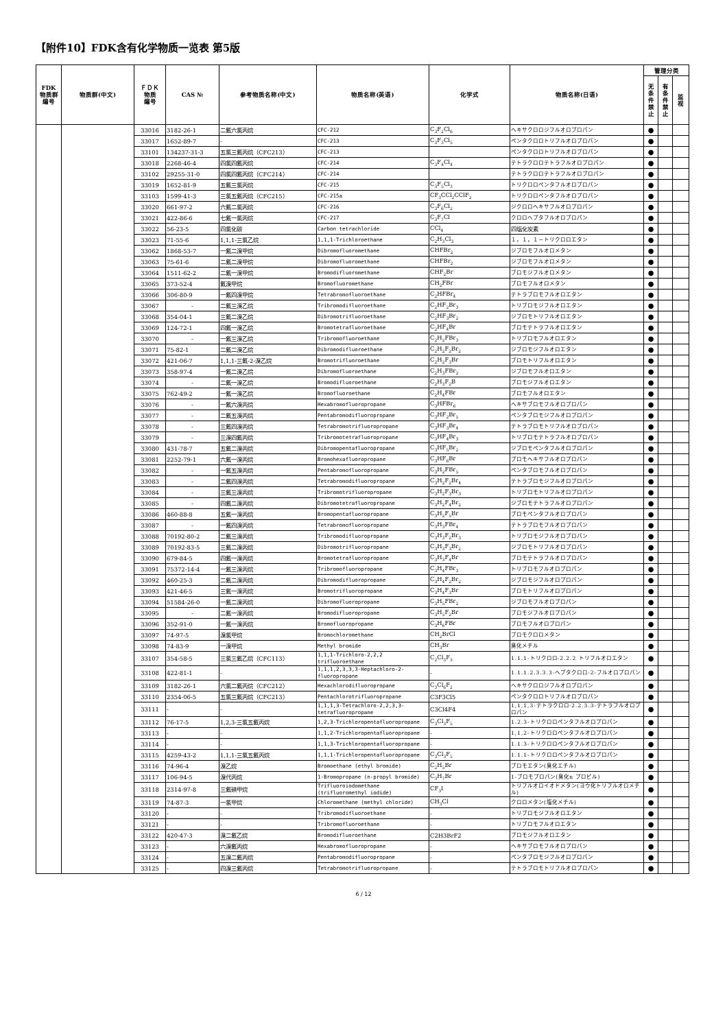【附件10】FDK含有化学物质一览表 第5版
| FDK 物质群 编号 | 物质群(中文) | ＦＤＫ 物质 编号 | CAS № | 参考物质名称(中文) | 物质名称(英语) | 化学式 | 物质名称(日语) | 管理分类 | | |
| --- | --- | --- | --- | --- | --- | --- | --- | --- | --- | --- |
| | | | | | | | | 无 条 件 禁 止 | 有 条 件 禁 止 | 监 视 |
| | | 33016 | 3182-26-1 | 二氟六氯丙烷 | CFC-212 | C<sub>3</sub>F<sub>2</sub>Cl<sub>6</sub> | ヘキサクロロジフルオロプロパン | ● | | |
| | | 33017 | 1652-89-7 | - | CFC-213 | C<sub>3</sub>F<sub>3</sub>Cl<sub>5</sub> | ペンタクロロトリフルオロプロパン | ● | | |
| | | 33101 | 134237-31-3 | 五氯三氟丙烷（CFC213） | CFC-213 | | ペンタクロロトリフルオロプロパン | ● | | |
| | | 33018 | 2268-46-4 | 四氯四氟丙烷 | CFC-214 | C<sub>3</sub>F<sub>4</sub>Cl<sub>4</sub> | テトラクロロテトラフルオロプロパン | ● | | |
| | | 33102 | 29255-31-0 | 四氯四氟丙烷（CFC214） | CFC-214 | | テトラクロロテトラフルオロプロパン | ● | | |
| | | 33019 | 1652-81-9 | 五氟三氯丙烷 | CFC-215 | C<sub>3</sub>F<sub>5</sub>Cl<sub>3</sub> | トリクロロペンタフルオロプロパン | ● | | |
| | | 33103 | 1599-41-3 | 三氯五氟丙烷（CFC215） | CFC-215a | CF<sub>3</sub>CCl<sub>2</sub>CClF<sub>2</sub> | トリクロロペンタフルオロプロパン | ● | | |
| | | 33020 | 661-97-2 | 六氟二氯丙烷 | CFC-216 | C<sub>3</sub>F<sub>6</sub>Cl<sub>2</sub> | ジクロロヘキサフルオロプロパン | ● | | |
| | | 33021 | 422-86-6 | 七氟一氯丙烷 | CFC-217 | C<sub>3</sub>F<sub>7</sub>Cl | クロロヘプタフルオロプロパン | ● | | |
| | | 33022 | 56-23-5 | 四氯化碳 | Carbon tetrachloride | CCl<sub>4</sub> | 四塩化炭素 | ● | | |
| | | 33023 | 71-55-6 | 1,1,1-三氯乙烷 | 1,1,1-Trichloroethane | C<sub>2</sub>H<sub>3</sub>Cl<sub>3</sub> | １，１，１－トリクロロエタン | ● | | |
| | | 33062 | 1868-53-7 | 一氟二溴甲烷 | Dibromofluoromethane | CHFBr<sub>2</sub> | ジブロモフルオロメタン | ● | | |
| | | 33063 | 75-61-6 | 二氟二溴甲烷 | Dibromofluoromethane | CHFBr<sub>2</sub> | ジブロモフルオロメタン | ● | | |
| | | 33064 | 1511-62-2 | 二氟一溴甲烷 | Bromodifluoromethane | CHF<sub>2</sub>Br | ブロモジフルオロメタン | ● | | |
| | | 33065 | 373-52-4 | 氟溴甲烷 | Bromofluoromethane | CH<sub>2</sub>FBr | ブロモフルオロメタン | ● | | |
| | | 33066 | 306-80-9 | 一氟四溴甲烷 | Tetrabromofluoroethane | C<sub>2</sub>HFBr<sub>4</sub> | テトラブロモフルオロエタン | ● | | |
| | | 33067 | - | 二氟三溴乙烷 | Tribromodifluoroethane | C<sub>2</sub>HF<sub>2</sub>Br<sub>3</sub> | トリブロモジフルオロエタン | ● | | |
| | | 33068 | 354-04-1 | 三氟二溴乙烷 | Dibromotrifluoroethane | C<sub>2</sub>HF<sub>3</sub>Br<sub>2</sub> | ジブロモトリフルオロエタン | ● | | |
| | | 33069 | 124-72-1 | 四氟一溴乙烷 | Bromotetrafluoroethane | C<sub>2</sub>HF<sub>4</sub>Br | ブロモテトラフルオロエタン | ● | | |
| | | 33070 | - | 一氟三溴乙烷 | Tribromofluoroethane | C<sub>2</sub>H<sub>2</sub>FBr<sub>3</sub> | トリブロモフルオロエタン | ● | | |
| | | 33071 | 75-82-1 | 二氟二溴乙烷 | Dibromodifluoroethane | C<sub>2</sub>H<sub>2</sub>F<sub>2</sub>Br<sub>2</sub> | ジブロモジフルオロエタン | ● | | |
| | | 33072 | 421-06-7 | 1,1,1-三氟-2-溴乙烷 | Bromotrifluoroethane | C<sub>2</sub>H<sub>2</sub>F<sub>3</sub>Br | ブロモトリフルオロエタン | ● | | |
| | | 33073 | 358-97-4 | 一氟二溴乙烷 | Dibromofluoroethane | C<sub>2</sub>H<sub>3</sub>FBr<sub>2</sub> | ジブロモフルオロエタン | ● | | |
| | | 33074 | - | 二氟一溴乙烷 | Bromodifluoroethane | C<sub>2</sub>H<sub>3</sub>F<sub>2</sub>B | ブロモジフルオロエタン | ● | | |
| | | 33075 | 762-49-2 | 一氟一溴乙烷 | Bromofluoroethane | C<sub>2</sub>H<sub>4</sub>FBr | ブロモフルオロエタン | ● | | |
| | | 33076 | - | 一氟六溴丙烷 | Hexabromofluoropropane | C<sub>3</sub>HFBr<sub>6</sub> | ヘキサブロモフルオロプロパン | ● | | |
| | | 33077 | - | 二氟五溴丙烷 | Pentabromodifluoropropane | C<sub>3</sub>HF<sub>2</sub>Br<sub>5</sub> | ペンタブロモジフルオロプロパン | ● | | |
| | | 33078 | - | 三氟四溴丙烷 | Tetrabromotrifluoropropane | C<sub>3</sub>HF<sub>3</sub>Br<sub>4</sub> | テトラブロモトリフルオロプロパン | ● | | |
| | | 33079 | - | 三溴四氟丙烷 | Tribromotetrafluoropropane | C<sub>3</sub>HF<sub>4</sub>Br<sub>3</sub> | トリブロモテトラフルオロプロパン | ● | | |
| | | 33080 | 431-78-7 | 五氟二溴丙烷 | Dibromopentafluoropropane | C<sub>3</sub>HF<sub>5</sub>Br<sub>2</sub> | ジブロモペンタフルオロプロパン | ● | | |
| | | 33081 | 2252-79-1 | 六氟一溴丙烷 | Bromohexafluoropropane | C<sub>3</sub>HF<sub>6</sub>Br | ブロモヘキサフルオロプロパン | ● | | |
| | | 33082 | - | 一氟五溴丙烷 | Pentabromofluoropropane | C<sub>3</sub>H<sub>2</sub>FBr<sub>5</sub> | ペンタブロモフルオロプロパン | ● | | |
| | | 33083 | - | 二氟四溴丙烷 | Tetrabromodifluoropropane | C<sub>3</sub>H<sub>2</sub>F<sub>2</sub>Br<sub>4</sub> | テトラブロモジフルオロプロパン | ● | | |
| | | 33084 | - | 三氟三溴丙烷 | Tribromotrifluoropropane | C<sub>3</sub>H<sub>2</sub>F<sub>3</sub>Br<sub>3</sub> | トリブロモトリフルオロプロパン | ● | | |
| | | 33085 | - | 四氟二溴丙烷 | Dibromotetrafluoropropane | C<sub>3</sub>H<sub>2</sub>F<sub>4</sub>Br<sub>2</sub> | ジブロモテトラフルオロプロパン | ● | | |
| | | 33086 | 460-88-8 | 五氟一溴丙烷 | Bromopentafluoropropane | C<sub>3</sub>H<sub>2</sub>F<sub>5</sub>Br | ブロモペンタフルオロプロパン | ● | | |
| | | 33087 | - | 一氟四溴丙烷 | Tetrabromofluoropropane | C<sub>3</sub>H<sub>3</sub>FBr<sub>4</sub> | テトラブロモフルオロプロパン | ● | | |
| | | 33088 | 70192-80-2 | 二氟三溴丙烷 | Tribromodifluoropropane | C<sub>3</sub>H<sub>3</sub>F<sub>2</sub>Br<sub>3</sub> | トリブロモジフルオロプロパン | ● | | |
| | | 33089 | 70192-83-5 | 三氟二溴丙烷 | Dibromotrifluoropropane | C<sub>3</sub>H<sub>3</sub>F<sub>3</sub>Br<sub>2</sub> | ジブロモトリフルオロプロパン | ● | | |
| | | 33090 | 679-84-5 | 四氟一溴丙烷 | Bromotetrafluoropropane | C<sub>3</sub>H<sub>3</sub>F<sub>4</sub>Br | ブロモテトラフルオロプロパン | ● | | |
| | | 33091 | 75372-14-4 | 一氟三溴丙烷 | Tribromofluoropropane | C<sub>3</sub>H<sub>4</sub>FBr<sub>3</sub> | トリブロモフルオロプロパン | ● | | |
| | | 33092 | 460-25-3 | 二氟二溴丙烷 | Dibromodifluoropropane | C<sub>3</sub>H<sub>4</sub>F<sub>2</sub>Br<sub>2</sub> | ジブロモジフルオロプロパン | ● | | |
| | | 33093 | 421-46-5 | 三氟一溴丙烷 | Bromotrifluoropropane | C<sub>3</sub>H<sub>4</sub>F<sub>3</sub>Br | ブロモトリフルオロプロパン | ● | | |
| | | 33094 | 51584-26-0 | 一氟二溴丙烷 | Dibromofluoropropane | C<sub>3</sub>H<sub>5</sub>FBr<sub>2</sub> | ジブロモフルオロプロパン | ● | | |
| | | 33095 | - | 二氟一溴丙烷 | Bromodifluoropropane | C<sub>3</sub>H<sub>5</sub>F<sub>2</sub>Br | ブロモジフルオロプロパン | ● | | |
| | | 33096 | 352-91-0 | 一氟一溴丙烷 | Bromofluoropropane | C<sub>3</sub>H<sub>6</sub>FBr | ブロモフルオロプロパン | ● | | |
| | | 33097 | 74-97-5 | 溴氯甲烷 | Bromochloromethane | CH<sub>2</sub>BrCl | ブロモクロロメタン | ● | | |
| | | 33098 | 74-83-9 | 一溴甲烷 | Methyl bromide | CH<sub>3</sub>Br | 臭化メチル | ● | | |
| | | 33107 | 354-58-5 | 三氯三氟乙烷（CFC113） | 1,1,1-Trichloro-2,2,2 trifluoroethane | C<sub>2</sub>Cl<sub>3</sub>F<sub>3</sub> | 1.1.1-トリクロロ-2.2.2 トリフルオロエタン | ● | | |
| | | 33108 | 422-81-1 | - | 1,1,1,2,3,3,3-Heptachloro-2-fluoropropane | - | 1.1.1.2.3.3.3-ヘプタクロロ-2-フルオロプロパン | ● | | |
| | | 33109 | 3182-26-1 | 六氯二氟丙烷（CFC212） | Hexachlorodifluoropropane | C<sub>3</sub>Cl<sub>6</sub>F<sub>2</sub> | ヘキサクロロジフルオロプロパン | ● | | |
| | | 33110 | 2354-06-5 | 五氯三氟丙烷（CFC213） | Pentachlorotrifluoropropane | C3F3Cl5 | ペンタクロロトリフルオロプロパン | ● | | |
| | | 33111 | - | - | 1,1,1,3-Tetrachloro-2,2,3,3-tetrafluoropropane | C3Cl4F4 | 1,1,1,3-テトラクロロ-2.2.3.3-テトラフルオロプロパン | ● | | |
| | | 33112 | 76-17-5 | 1,2,3-三氯五氟丙烷 | 1,2,3-Trichloropentafluoropropane | C<sub>3</sub>Cl<sub>3</sub>F<sub>5</sub> | 1.2.3-トリクロロペンタフルオロプロパン | ● | | |
| | | 33113 | - | - | 1,1,2-Trichloropentafluoropropane | - | 1,1,2-トリクロロペンタフルオロプロパン | ● | | |
| | | 33114 | - | - | 1,1,3-Trichloropentafluoropropane | - | 1.1.3-トリクロロペンタフルオロプロパン | ● | | |
| | | 33115 | 4259-43-2 | 1,1,1-三氯五氟丙烷 | 1,1,1-Trichloropentafluoropropane | C<sub>3</sub>Cl<sub>3</sub>F<sub>5</sub> | 1.1.1-トリクロロペンタフルオロプロパン | ● | | |
| | | 33116 | 74-96-4 | 溴乙烷 | Bromoethane (ethyl bromide) | C<sub>2</sub>H<sub>5</sub>Br | ブロモエタン(臭化エチル) | ● | | |
| | | 33117 | 106-94-5 | 溴代丙烷 | 1-Bromopropane (n-propyl bromide) | C<sub>3</sub>H<sub>7</sub>Br | 1-ブロモプロパン(臭化n プロピル) | ● | | |
| | | 33118 | 2314-97-8 | 三氟碘甲烷 | Trifluoroiodomethane (trifluoromethyl iodide) | CF<sub>3</sub>I | トリフルオロイオドメタン(ヨウ化トリフルオロメチル) | ● | | |
| | | 33119 | 74-87-3 | 一氯甲烷 | Chloromethane (methyl chloride) | CH<sub>3</sub>Cl | クロロメタン(塩化メチル) | ● | | |
| | | 33120 | - | - | Tribromodifluoroethane | - | トリブロモジフルオロエタン | ● | | |
| | | 33121 | - | - | Tribromofluoroethane | - | トリブロモフルオロエタン | ● | | |
| | | 33122 | 420-47-3 | 溴二氟乙烷 | Bromodifluoroethane | C2H3BrF2 | ブロモジフルオロエタン | ● | | |
| | | 33123 | - | 六溴氟丙烷 | Hexabromofluoropropane | - | ヘキサブロモフルオロプロパン | ● | | |
| | | 33124 | - | 五溴二氟丙烷 | Pentabromodifluoropropane | - | ペンタブロモジフルオロプロパン | ● | | |
| | | 33125 | - | 四溴三氟丙烷 | Tetrabromotrifluoropropane | - | テトラブロモトリフルオロプロパン | ● | | |
6 / 12